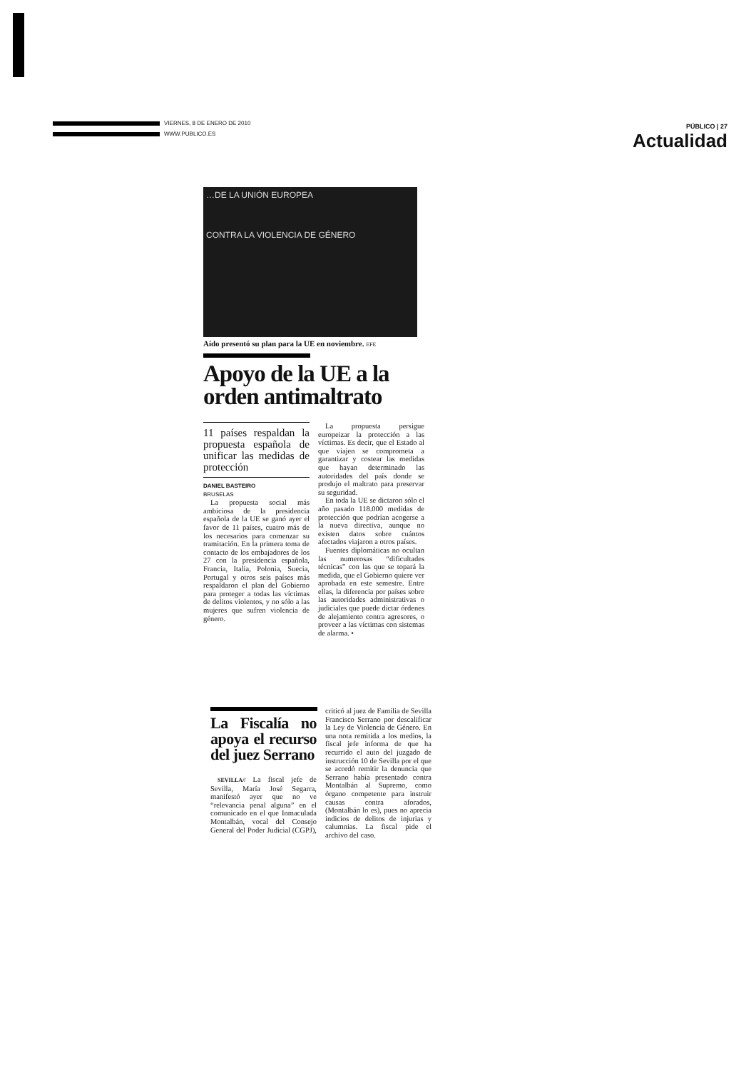VIERNES, 8 DE ENERO DE 2010
WWW.PUBLICO.ES
PÚBLICO | 27
Actualidad
…DE LA UNIÓN EUROPEA
CONTRA LA VIOLENCIA DE GÉNERO
Aído presentó su plan para la UE en noviembre. EFE
Apoyo de la UE a la orden antimaltrato
11 países respaldan la propuesta española de unificar las medidas de protección
DANIEL BASTEIRO
BRUSELAS
La propuesta social más ambiciosa de la presidencia española de la UE se ganó ayer el favor de 11 países, cuatro más de los necesarios para comenzar su tramitación. En la primera toma de contacto de los embajadores de los 27 con la presidencia española, Francia, Italia, Polonia, Suecia, Portugal y otros seis países más respaldaron el plan del Gobierno para proteger a todas las víctimas de delitos violentos, y no sólo a las mujeres que sufren violencia de género.
La propuesta persigue europeizar la protección a las víctimas. Es decir, que el Estado al que viajen se comprometa a garantizar y costear las medidas que hayan determinado las autoridades del país donde se produjo el maltrato para preservar su seguridad.
En toda la UE se dictaron sólo el año pasado 118.000 medidas de protección que podrían acogerse a la nueva directiva, aunque no existen datos sobre cuántos afectados viajaron a otros países.
Fuentes diplomáticas no ocultan las numerosas “dificultades técnicas” con las que se topará la medida, que el Gobierno quiere ver aprobada en este semestre. Entre ellas, la diferencia por países sobre las autoridades administrativas o judiciales que puede dictar órdenes de alejamiento contra agresores, o proveer a las víctimas con sistemas de alarma. •
La Fiscalía no apoya el recurso del juez Serrano
SEVILLA// La fiscal jefe de Sevilla, María José Segarra, manifestó ayer que no ve “relevancia penal alguna” en el comunicado en el que Inmaculada Montalbán, vocal del Consejo General del Poder Judicial (CGPJ), criticó al juez de Familia de Sevilla Francisco Serrano por descalificar la Ley de Violencia de Género. En una nota remitida a los medios, la fiscal jefe informa de que ha recurrido el auto del juzgado de instrucción 10 de Sevilla por el que se acordó remitir la denuncia que Serrano había presentado contra Montalbán al Supremo, como órgano competente para instruir causas contra aforados, (Montalbán lo es), pues no aprecia indicios de delitos de injurias y calumnias. La fiscal pide el archivo del caso.